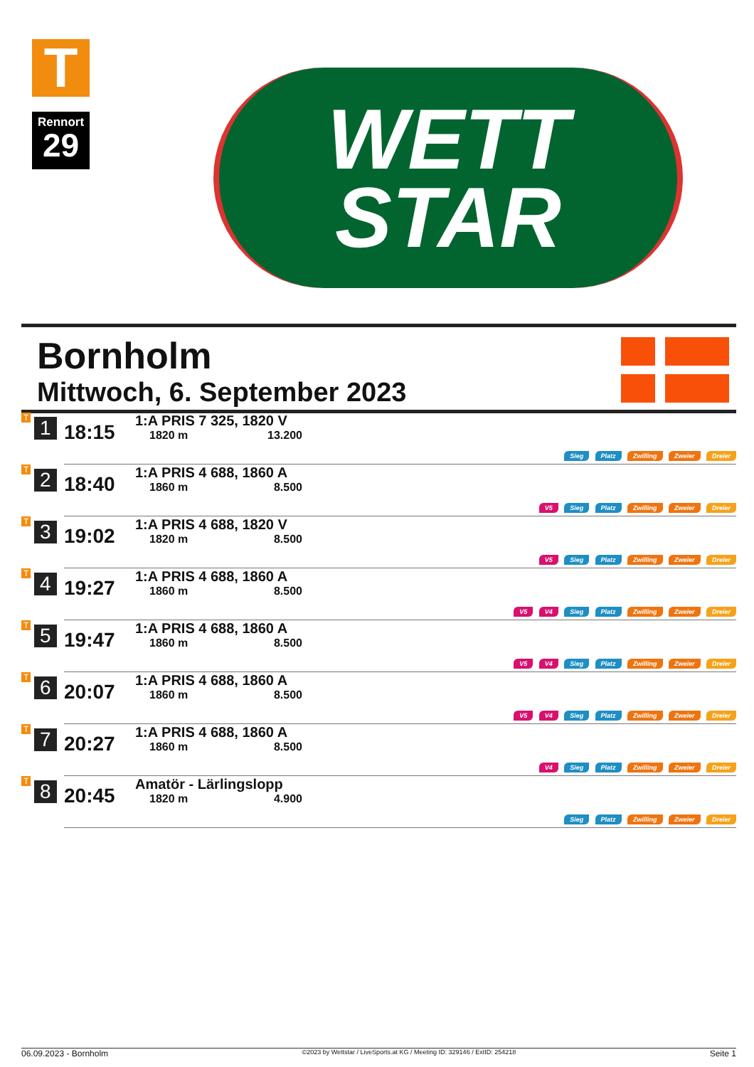T
Rennort
29
WETT
STAR
Bornholm
Mittwoch, 6. September 2023
| T 1 | 18:15 | 1:A PRIS 7 325, 1820 V 1820 m 13.200 | Sieg Platz Zwilling Zweier Dreier |
| T 2 | 18:40 | 1:A PRIS 4 688, 1860 A 1860 m 8.500 | V5 Sieg Platz Zwilling Zweier Dreier |
| T 3 | 19:02 | 1:A PRIS 4 688, 1820 V 1820 m 8.500 | V5 Sieg Platz Zwilling Zweier Dreier |
| T 4 | 19:27 | 1:A PRIS 4 688, 1860 A 1860 m 8.500 | V5 V4 Sieg Platz Zwilling Zweier Dreier |
| T 5 | 19:47 | 1:A PRIS 4 688, 1860 A 1860 m 8.500 | V5 V4 Sieg Platz Zwilling Zweier Dreier |
| T 6 | 20:07 | 1:A PRIS 4 688, 1860 A 1860 m 8.500 | V5 V4 Sieg Platz Zwilling Zweier Dreier |
| T 7 | 20:27 | 1:A PRIS 4 688, 1860 A 1860 m 8.500 | V4 Sieg Platz Zwilling Zweier Dreier |
| T 8 | 20:45 | Amatör - Lärlingslopp 1820 m 4.900 | Sieg Platz Zwilling Zweier Dreier |
06.09.2023 - Bornholm ©2023 by Wettstar / LiveSports.at KG / Meeting ID: 329146 / ExtID: 254218 Seite 1